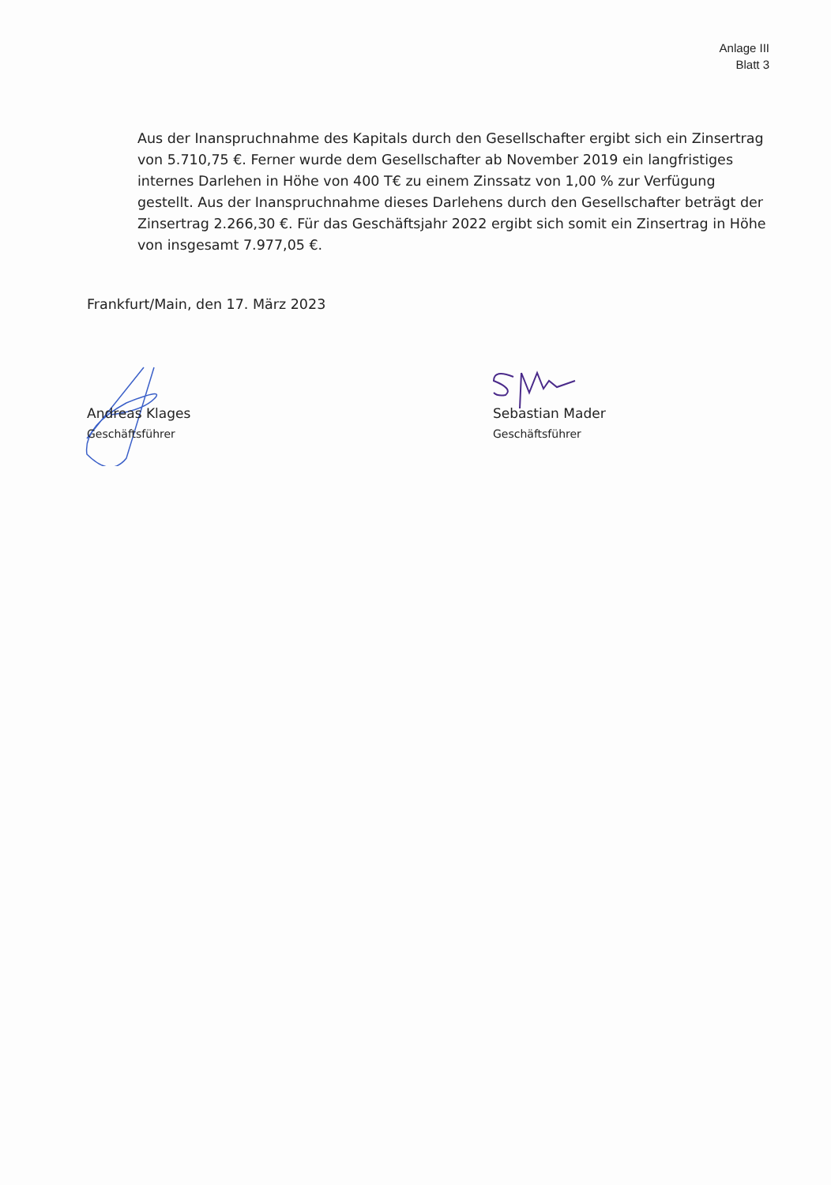Anlage III
Blatt 3
Aus der Inanspruchnahme des Kapitals durch den Gesellschafter ergibt sich ein Zinsertrag von 5.710,75 €. Ferner wurde dem Gesellschafter ab November 2019 ein langfristiges internes Darlehen in Höhe von 400 T€ zu einem Zinssatz von 1,00 % zur Verfügung gestellt. Aus der Inanspruchnahme dieses Darlehens durch den Gesellschafter beträgt der Zinsertrag 2.266,30 €. Für das Geschäftsjahr 2022 ergibt sich somit ein Zinsertrag in Höhe von insgesamt 7.977,05 €.
Frankfurt/Main, den 17. März 2023
Andreas Klages
Geschäftsführer
Sebastian Mader
Geschäftsführer